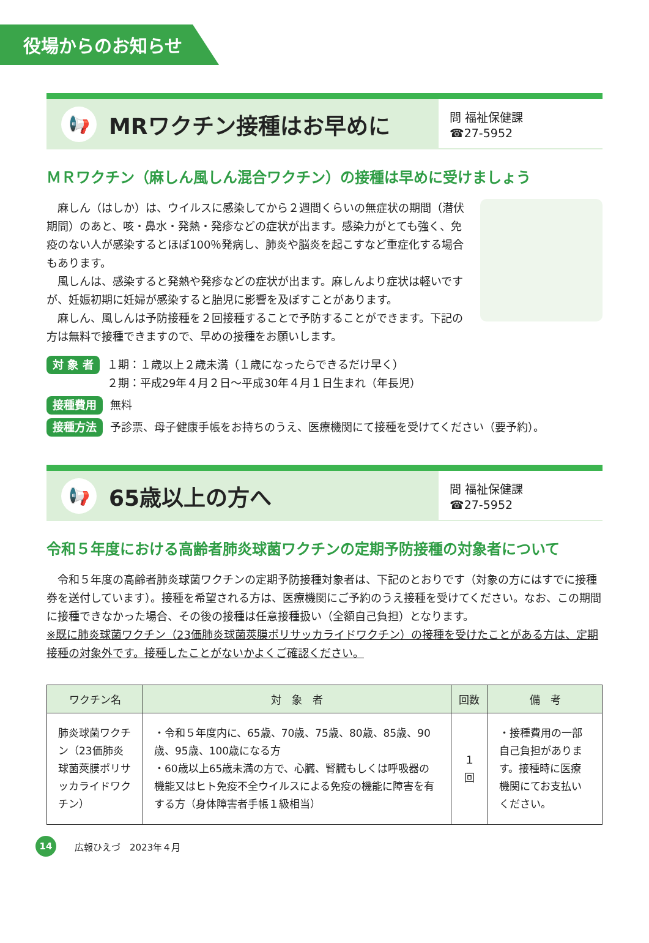役場からのお知らせ
📢
MRワクチン接種はお早めに
問 福祉保健課
☎27-5952
ＭＲワクチン（麻しん風しん混合ワクチン）の接種は早めに受けましょう
麻しん（はしか）は、ウイルスに感染してから２週間くらいの無症状の期間（潜伏期間）のあと、咳・鼻水・発熱・発疹などの症状が出ます。感染力がとても強く、免疫のない人が感染するとほぼ100％発病し、肺炎や脳炎を起こすなど重症化する場合もあります。
風しんは、感染すると発熱や発疹などの症状が出ます。麻しんより症状は軽いですが、妊娠初期に妊婦が感染すると胎児に影響を及ぼすことがあります。
麻しん、風しんは予防接種を２回接種することで予防することができます。下記の方は無料で接種できますので、早めの接種をお願いします。
対 象 者 １期：１歳以上２歳未満（１歳になったらできるだけ早く）
２期：平成29年４月２日～平成30年４月１日生まれ（年長児）
接種費用 無料
接種方法 予診票、母子健康手帳をお持ちのうえ、医療機関にて接種を受けてください（要予約）。
📢
65歳以上の方へ
問 福祉保健課
☎27-5952
令和５年度における高齢者肺炎球菌ワクチンの定期予防接種の対象者について
令和５年度の高齢者肺炎球菌ワクチンの定期予防接種対象者は、下記のとおりです（対象の方にはすでに接種券を送付しています）。接種を希望される方は、医療機関にご予約のうえ接種を受けてください。なお、この期間に接種できなかった場合、その後の接種は任意接種扱い（全額自己負担）となります。
※既に肺炎球菌ワクチン（23価肺炎球菌莢膜ポリサッカライドワクチン）の接種を受けたことがある方は、定期接種の対象外です。接種したことがないかよくご確認ください。
| ワクチン名 | 対 象 者 | 回数 | 備 考 |
| --- | --- | --- | --- |
| 肺炎球菌ワクチン（23価肺炎球菌莢膜ポリサッカライドワクチン） | ・令和５年度内に、65歳、70歳、75歳、80歳、85歳、90歳、95歳、100歳になる方 ・60歳以上65歳未満の方で、心臓、腎臓もしくは呼吸器の機能又はヒト免疫不全ウイルスによる免疫の機能に障害を有する方（身体障害者手帳１級相当） | １回 | ・接種費用の一部自己負担があります。接種時に医療機関にてお支払いください。 |
14
広報ひえづ　2023年４月